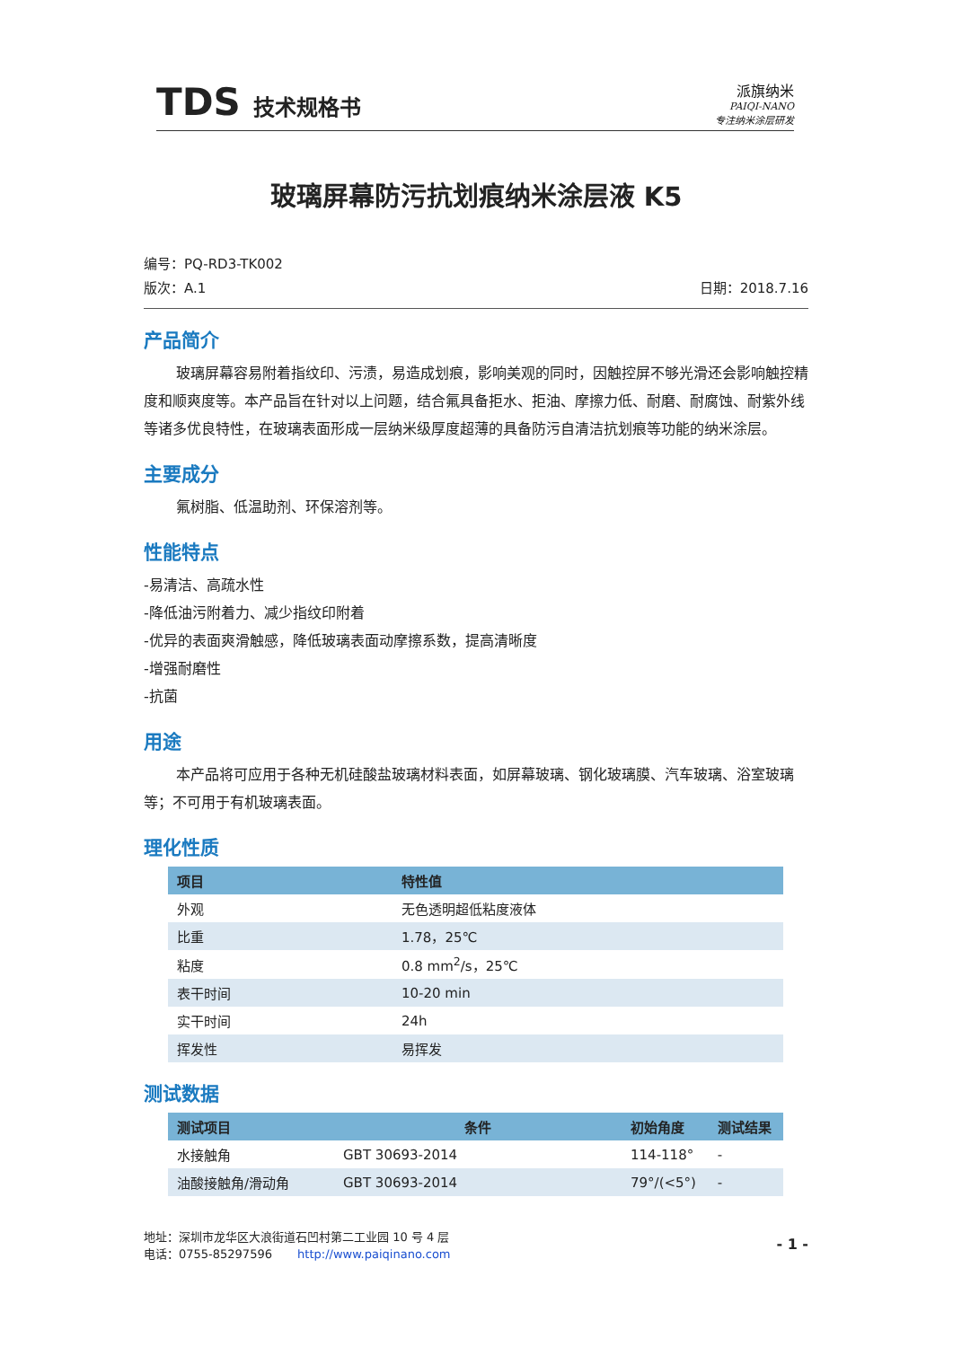TDS 技术规格书
派旗纳米
PAIQI-NANO
专注纳米涂层研发
玻璃屏幕防污抗划痕纳米涂层液 K5
编号：PQ-RD3-TK002
版次：A.1 日期：2018.7.16
产品简介
玻璃屏幕容易附着指纹印、污渍，易造成划痕，影响美观的同时，因触控屏不够光滑还会影响触控精度和顺爽度等。本产品旨在针对以上问题，结合氟具备拒水、拒油、摩擦力低、耐磨、耐腐蚀、耐紫外线等诸多优良特性，在玻璃表面形成一层纳米级厚度超薄的具备防污自清洁抗划痕等功能的纳米涂层。
主要成分
氟树脂、低温助剂、环保溶剂等。
性能特点
-易清洁、高疏水性
-降低油污附着力、减少指纹印附着
-优异的表面爽滑触感，降低玻璃表面动摩擦系数，提高清晰度
-增强耐磨性
-抗菌
用途
本产品将可应用于各种无机硅酸盐玻璃材料表面，如屏幕玻璃、钢化玻璃膜、汽车玻璃、浴室玻璃等；不可用于有机玻璃表面。
理化性质
| 项目 | 特性值 |
| --- | --- |
| 外观 | 无色透明超低粘度液体 |
| 比重 | 1.78，25℃ |
| 粘度 | 0.8 mm<sup>2</sup>/s，25℃ |
| 表干时间 | 10-20 min |
| 实干时间 | 24h |
| 挥发性 | 易挥发 |
测试数据
| 测试项目 | 条件 | 初始角度 | 测试结果 |
| --- | --- | --- | --- |
| 水接触角 | GBT 30693-2014 | 114-118° | - |
| 油酸接触角/滑动角 | GBT 30693-2014 | 79°/(<5°) | - |
地址：深圳市龙华区大浪街道石凹村第二工业园 10 号 4 层
电话：0755-85297596 http://www.paiqinano.com
- 1 -